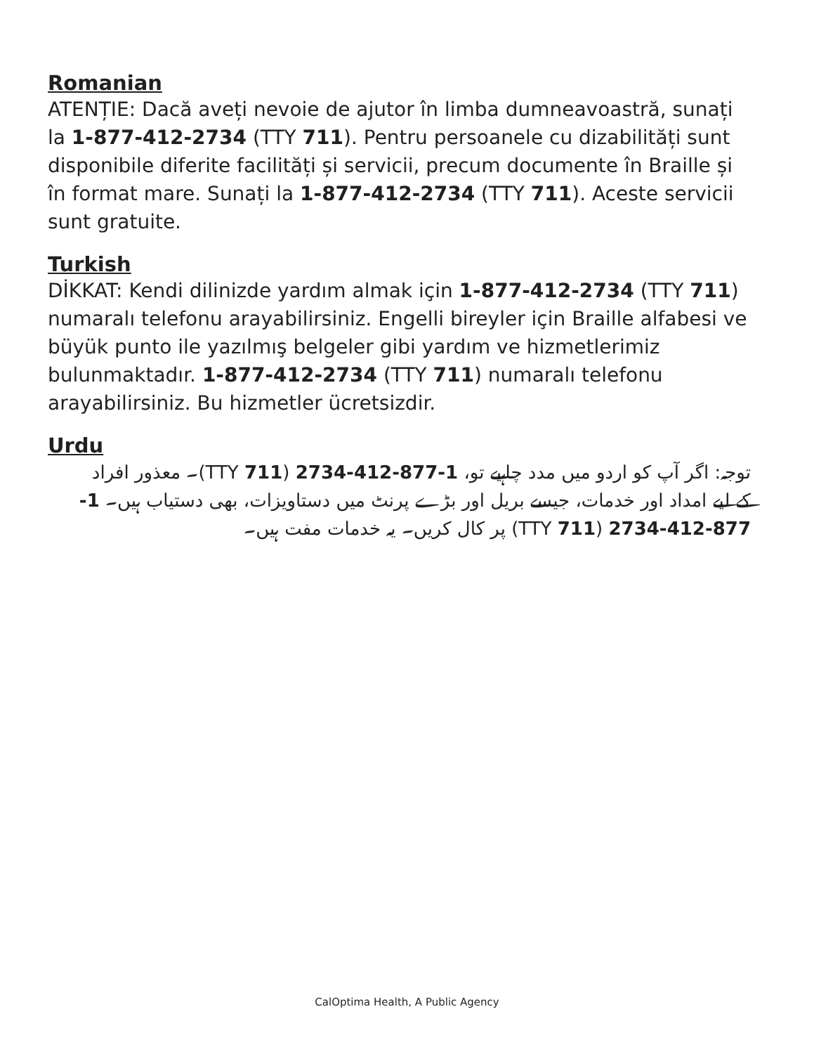Romanian
ATENȚIE: Dacă aveți nevoie de ajutor în limba dumneavoastră, sunați la 1-877-412-2734 (TTY 711). Pentru persoanele cu dizabilități sunt disponibile diferite facilități și servicii, precum documente în Braille și în format mare. Sunați la 1-877-412-2734 (TTY 711). Aceste servicii sunt gratuite.
Turkish
DİKKAT: Kendi dilinizde yardım almak için 1-877-412-2734 (TTY 711) numaralı telefonu arayabilirsiniz. Engelli bireyler için Braille alfabesi ve büyük punto ile yazılmış belgeler gibi yardım ve hizmetlerimiz bulunmaktadır. 1-877-412-2734 (TTY 711) numaralı telefonu arayabilirsiniz. Bu hizmetler ücretsizdir.
Urdu
توجہ: اگر آپ کو اردو میں مدد چاہیے تو، 1-877-412-2734 (TTY 711)۔ معذور افراد کے لیے امداد اور خدمات، جیسے بریل اور بڑے پرنٹ میں دستاویزات، بھی دستیاب ہیں۔ 1-877-412-2734 (TTY 711) پر کال کریں۔ یہ خدمات مفت ہیں۔
CalOptima Health, A Public Agency